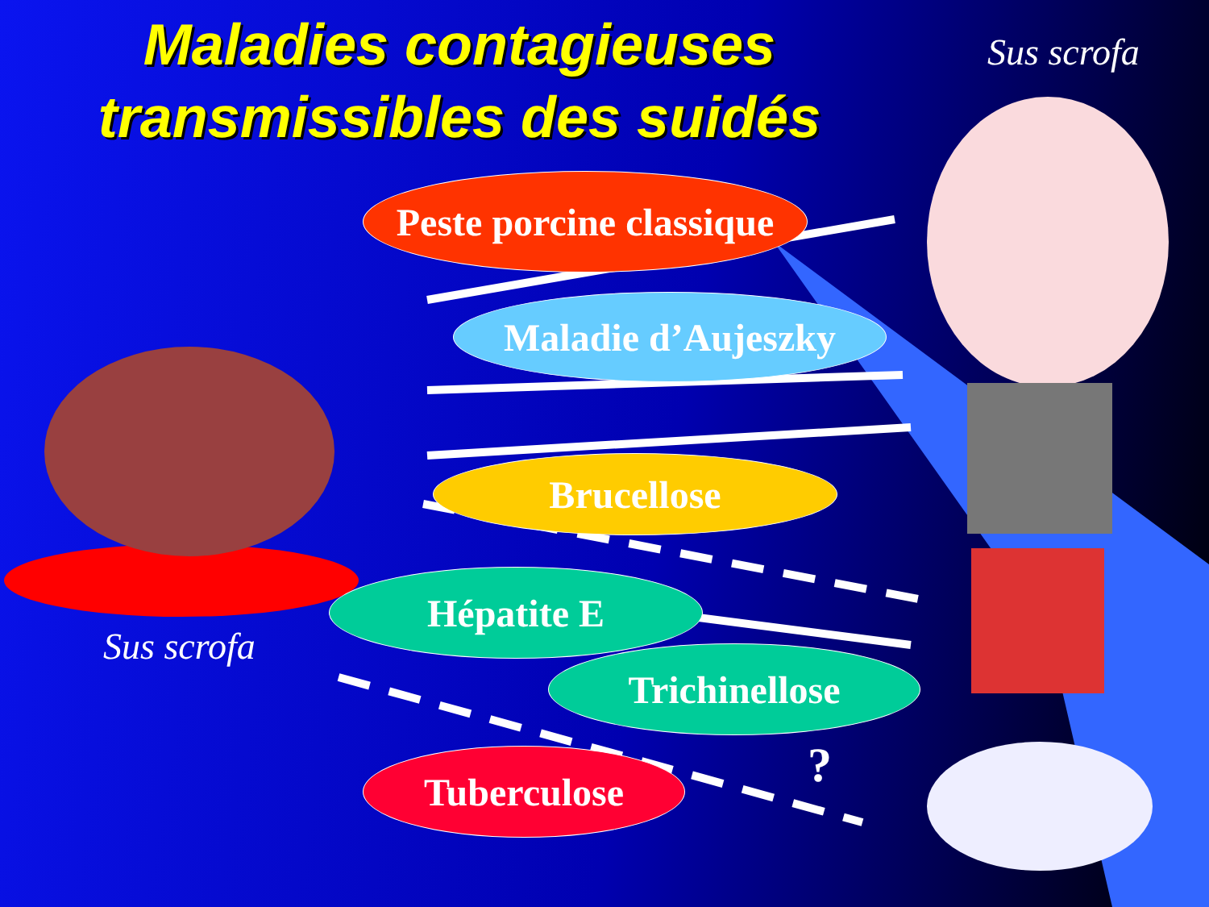Maladies contagieuses
transmissibles des suidés
Sus scrofa
Peste porcine classique
Maladie d’Aujeszky
Brucellose
Hépatite E
Trichinellose
Tuberculose
Sus scrofa
?